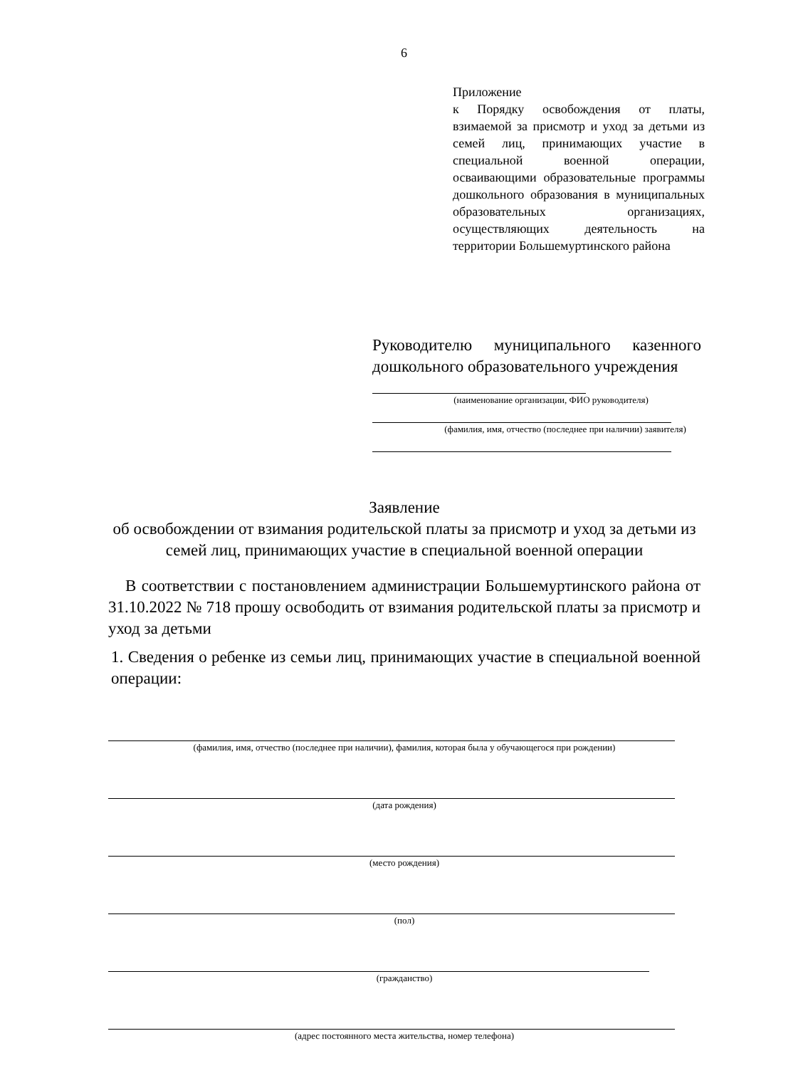6
Приложение
к Порядку освобождения от платы, взимаемой за присмотр и уход за детьми из семей лиц, принимающих участие в специальной военной операции, осваивающими образовательные программы дошкольного образования в муниципальных образовательных организациях, осуществляющих деятельность на территории Большемуртинского района
Руководителю муниципального казенного дошкольного образовательного учреждения
(наименование организации, ФИО руководителя)
(фамилия, имя, отчество (последнее при наличии) заявителя)
Заявление
об освобождении от взимания родительской платы за присмотр и уход за детьми из семей лиц, принимающих участие в специальной военной операции
В соответствии с постановлением администрации Большемуртинского района от 31.10.2022 № 718 прошу освободить от взимания родительской платы за присмотр и уход за детьми
1. Сведения о ребенке из семьи лиц, принимающих участие в специальной военной операции:
(фамилия, имя, отчество (последнее при наличии), фамилия, которая была у обучающегося при рождении)
(дата рождения)
(место рождения)
(пол)
(гражданство)
(адрес постоянного места жительства, номер телефона)